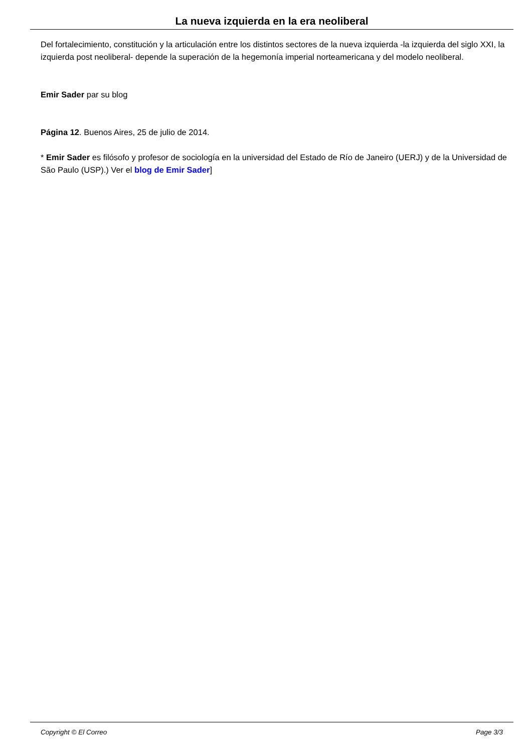La nueva izquierda en la era neoliberal
Del fortalecimiento, constitución y la articulación entre los distintos sectores de la nueva izquierda -la izquierda del siglo XXI, la izquierda post neoliberal- depende la superación de la hegemonía imperial norteamericana y del modelo neoliberal.
Emir Sader par su blog
Página 12. Buenos Aires, 25 de julio de 2014.
* Emir Sader es filósofo y profesor de sociología en la universidad del Estado de Río de Janeiro (UERJ) y de la Universidad de São Paulo (USP).) Ver el blog de Emir Sader]
Copyright © El Correo Page 3/3